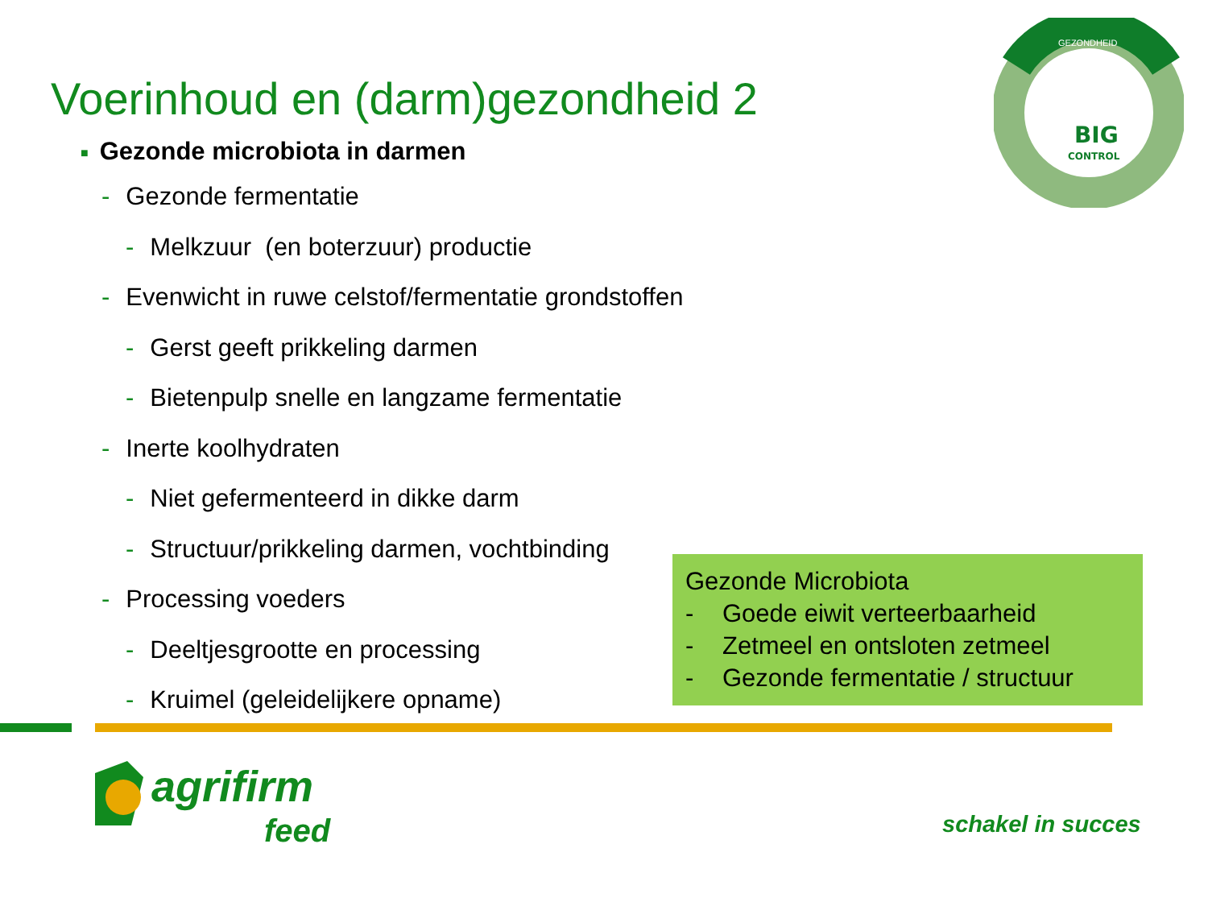BIG
CONTROL
GEZONDHEID
Voerinhoud en (darm)gezondheid 2
■ Gezonde microbiota in darmen
- Gezonde fermentatie
- Melkzuur (en boterzuur) productie
- Evenwicht in ruwe celstof/fermentatie grondstoffen
- Gerst geeft prikkeling darmen
- Bietenpulp snelle en langzame fermentatie
- Inerte koolhydraten
- Niet gefermenteerd in dikke darm
- Structuur/prikkeling darmen, vochtbinding
- Processing voeders
- Deeltjesgrootte en processing
- Kruimel (geleidelijkere opname)
Gezonde Microbiota
- Goede eiwit verteerbaarheid
- Zetmeel en ontsloten zetmeel
- Gezonde fermentatie / structuur
agrifirm
feed
schakel in succes